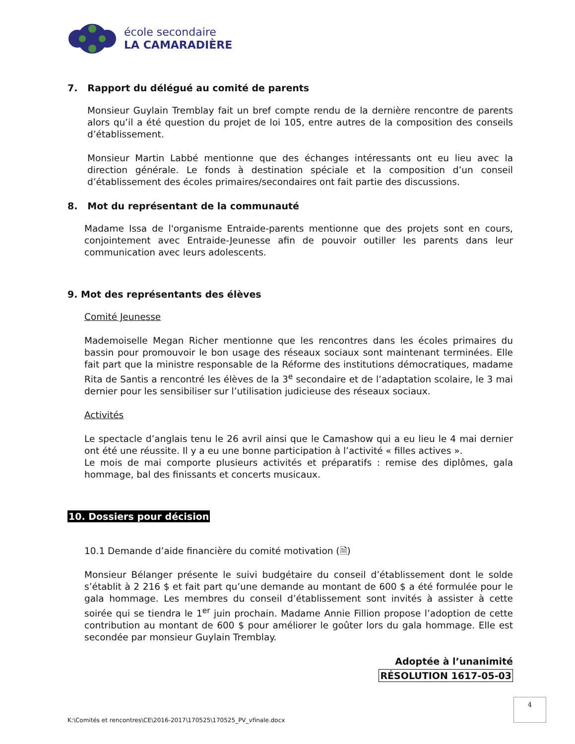école secondaire
LA CAMARADIÈRE
7. Rapport du délégué au comité de parents
Monsieur Guylain Tremblay fait un bref compte rendu de la dernière rencontre de parents alors qu’il a été question du projet de loi 105, entre autres de la composition des conseils d’établissement.
Monsieur Martin Labbé mentionne que des échanges intéressants ont eu lieu avec la direction générale. Le fonds à destination spéciale et la composition d’un conseil d’établissement des écoles primaires/secondaires ont fait partie des discussions.
8. Mot du représentant de la communauté
Madame Issa de l'organisme Entraide-parents mentionne que des projets sont en cours, conjointement avec Entraide-Jeunesse afin de pouvoir outiller les parents dans leur communication avec leurs adolescents.
9. Mot des représentants des élèves
Comité Jeunesse
Mademoiselle Megan Richer mentionne que les rencontres dans les écoles primaires du bassin pour promouvoir le bon usage des réseaux sociaux sont maintenant terminées. Elle fait part que la ministre responsable de la Réforme des institutions démocratiques, madame Rita de Santis a rencontré les élèves de la 3<sup>e</sup> secondaire et de l’adaptation scolaire, le 3 mai dernier pour les sensibiliser sur l’utilisation judicieuse des réseaux sociaux.
Activités
Le spectacle d’anglais tenu le 26 avril ainsi que le Camashow qui a eu lieu le 4 mai dernier ont été une réussite. Il y a eu une bonne participation à l’activité « filles actives ».
Le mois de mai comporte plusieurs activités et préparatifs : remise des diplômes, gala hommage, bal des finissants et concerts musicaux.
10. Dossiers pour décision
10.1 Demande d’aide financière du comité motivation (🗎)
Monsieur Bélanger présente le suivi budgétaire du conseil d’établissement dont le solde s’établit à 2 216 $ et fait part qu’une demande au montant de 600 $ a été formulée pour le gala hommage. Les membres du conseil d’établissement sont invités à assister à cette soirée qui se tiendra le 1<sup>er</sup> juin prochain. Madame Annie Fillion propose l’adoption de cette contribution au montant de 600 $ pour améliorer le goûter lors du gala hommage. Elle est secondée par monsieur Guylain Tremblay.
Adoptée à l’unanimité
RÉSOLUTION 1617-05-03
4
K:\Comités et rencontres\CE\2016-2017\170525\170525_PV_vfinale.docx